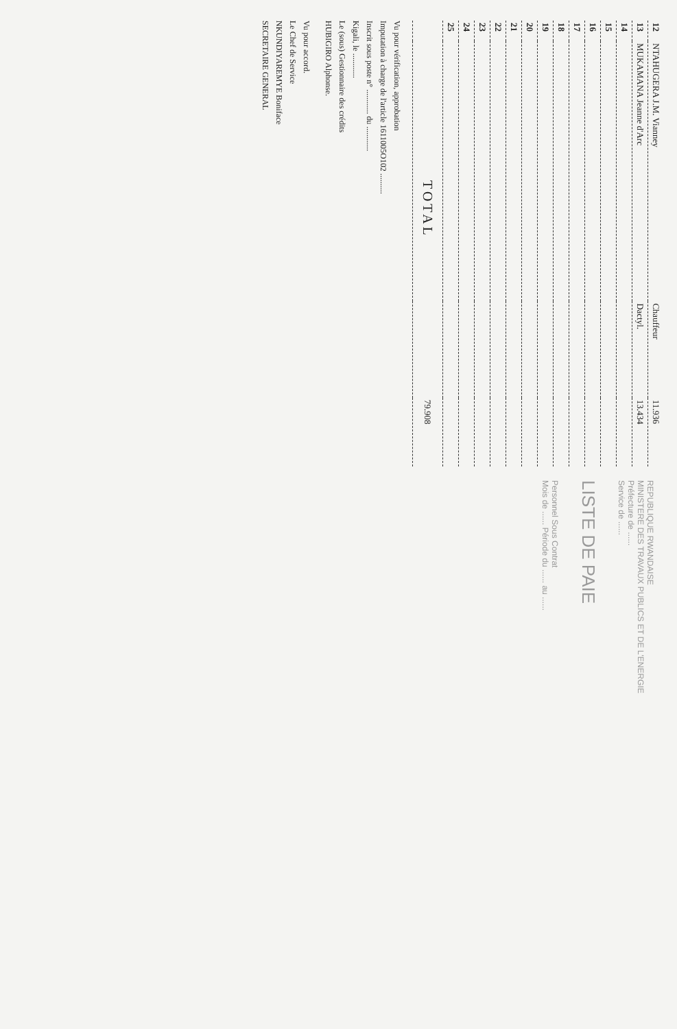| 12 | NTAHUGERA J.M. Vianney | Chauffeur | 11.936 |
| 13 | MUKAMANA Jeanne d'Arc | Dactyl. | 13.434 |
| 14 | | | |
| 15 | | | |
| 16 | | | |
| 17 | | | |
| 18 | | | |
| 19 | | | |
| 20 | | | |
| 21 | | | |
| 22 | | | |
| 23 | | | |
| 24 | | | |
| 25 | | | |
| TOTAL | | | 79.908 |
Vu pour vérification, approbation
Imputation à charge de l'article 1611005O102 ..........
Inscrit sous poste n° ............ du ............
Kigali, le ............
Le (sous) Gestionnaire des crédits
HUBIGIRO Alphonse.
Vu pour accord.
Le Chef de Service
NKUNDIYAREMYE Boniface
SECRETAIRE GENERAL
REPUBLIQUE RWANDAISE
MINISTERE DES TRAVAUX PUBLICS ET DE L'ENERGIE
Préfecture de ......
Service de ......
LISTE DE PAIE
Personnel Sous Contrat
Mois de ...... Période du ...... au ......